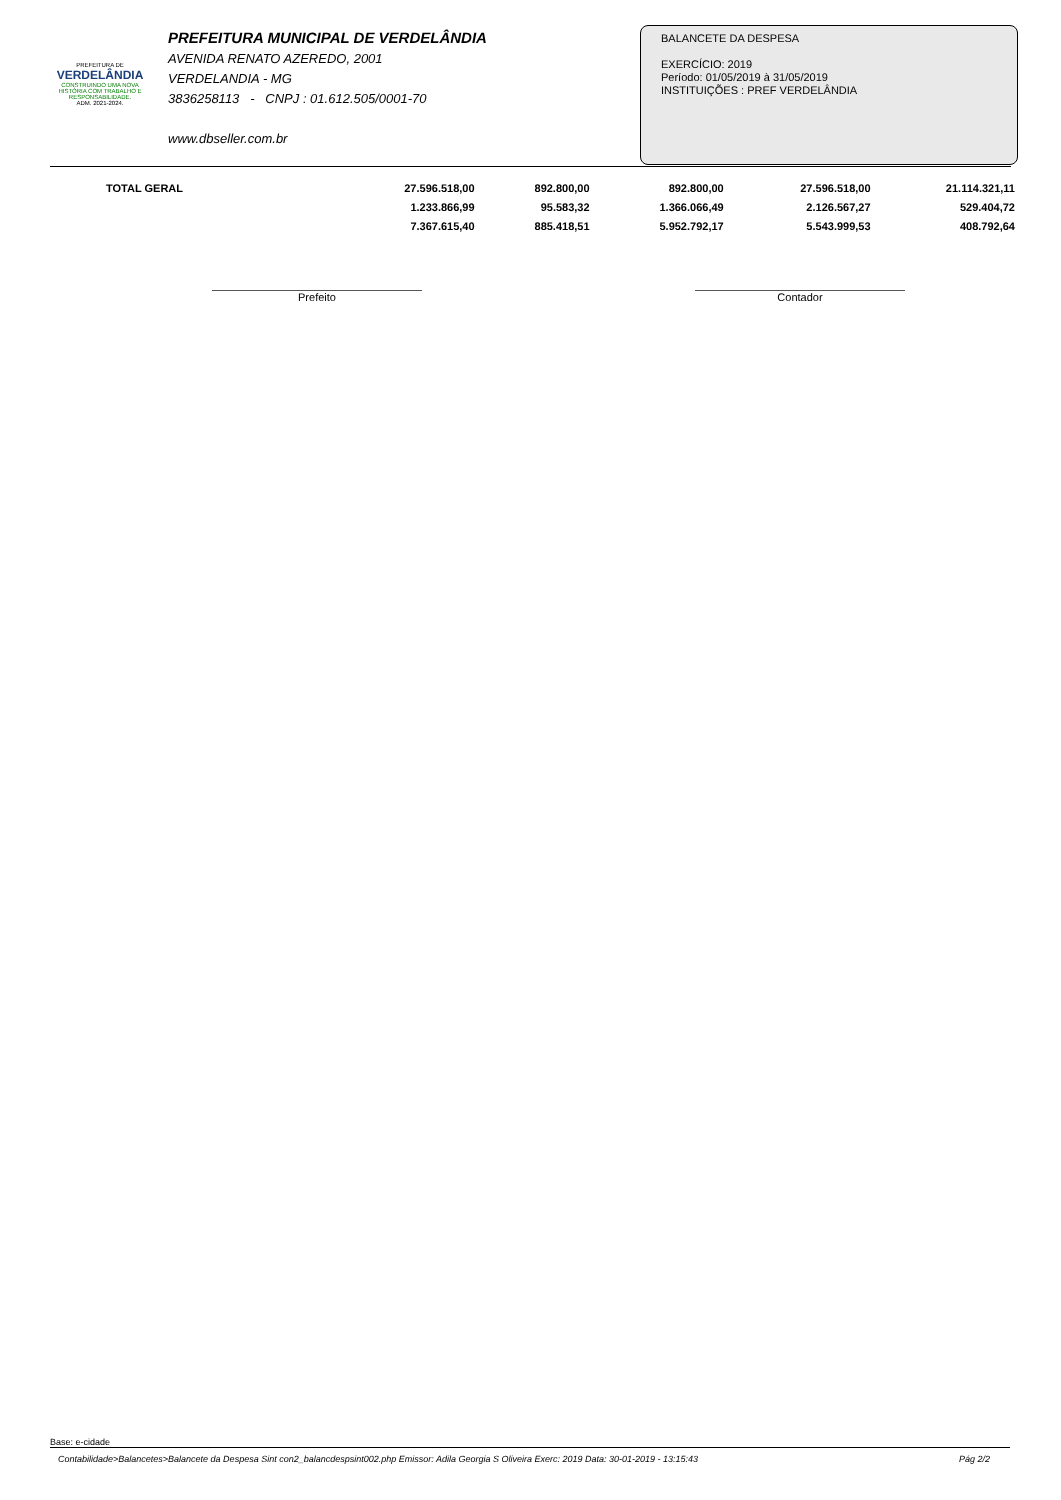PREFEITURA DE
VERDELÂNDIA
CONSTRUINDO UMA NOVA HISTÓRIA COM TRABALHO E RESPONSABILIDADE.
ADM. 2021-2024.
PREFEITURA MUNICIPAL DE VERDELÂNDIA
AVENIDA RENATO AZEREDO, 2001
VERDELANDIA - MG
3836258113 - CNPJ : 01.612.505/0001-70
www.dbseller.com.br
BALANCETE DA DESPESA
EXERCÍCIO: 2019
Período: 01/05/2019 à 31/05/2019
INSTITUIÇÕES : PREF VERDELÂNDIA
| TOTAL GERAL | 27.596.518,00 | 892.800,00 | 892.800,00 | 27.596.518,00 | 21.114.321,11 |
| | 1.233.866,99 | 95.583,32 | 1.366.066,49 | 2.126.567,27 | 529.404,72 |
| | 7.367.615,40 | 885.418,51 | 5.952.792,17 | 5.543.999,53 | 408.792,64 |
Prefeito Contador
Base: e-cidade
Contabilidade>Balancetes>Balancete da Despesa Sint con2_balancdespsint002.php Emissor: Adila Georgia S Oliveira Exerc: 2019 Data: 30-01-2019 - 13:15:43 Pág 2/2